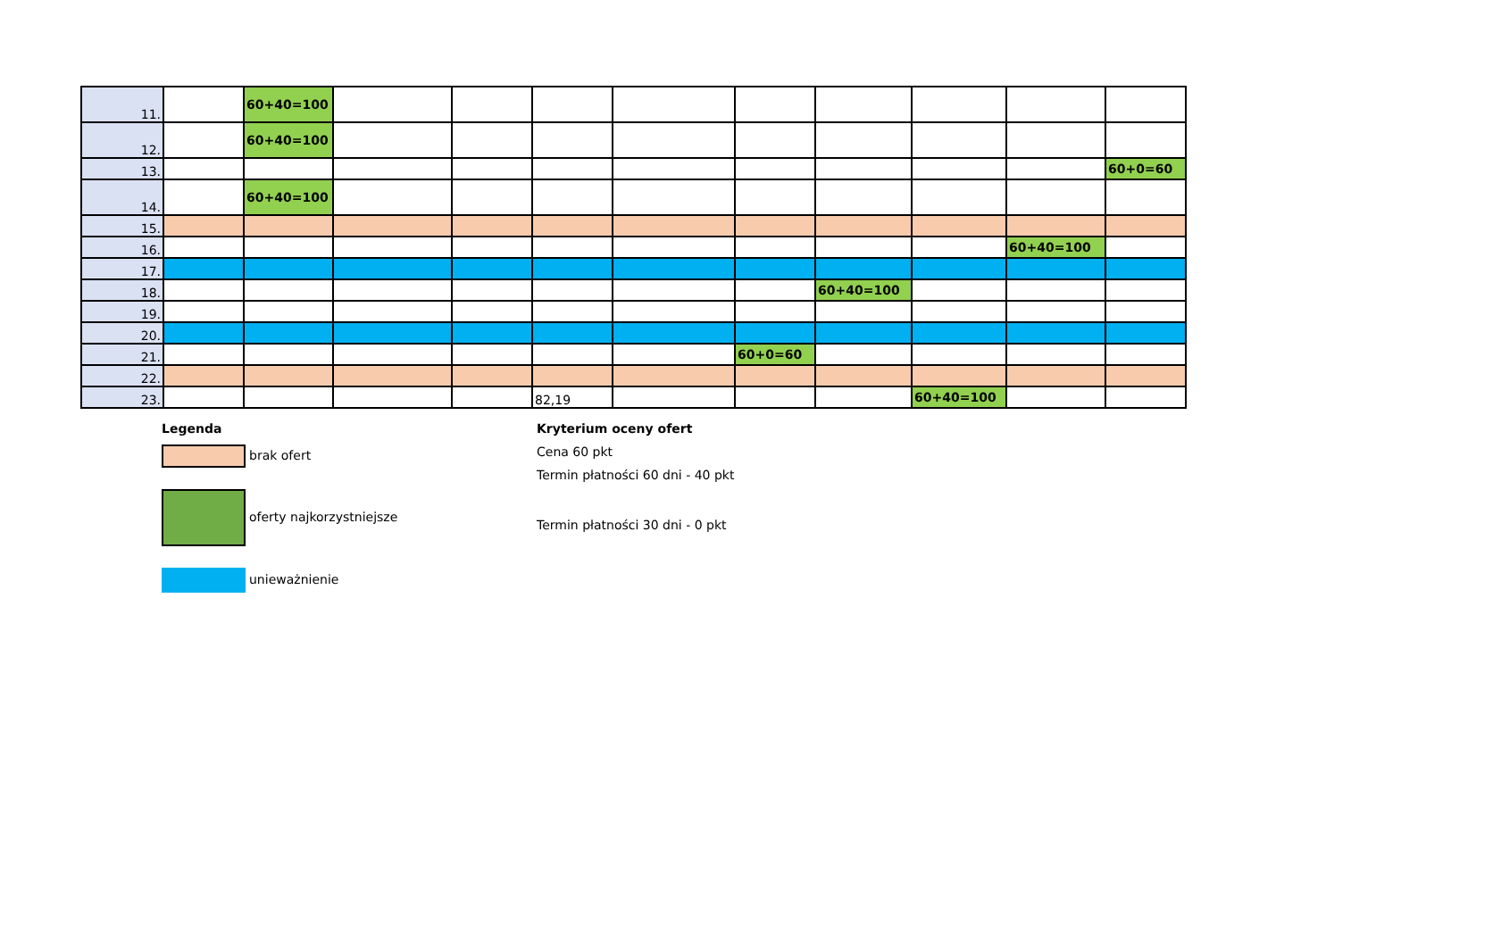| 11. | | 60+40=100 | | | | | | | | | |
| 12. | | 60+40=100 | | | | | | | | | |
| 13. | | | | | | | | | | | 60+0=60 |
| 14. | | 60+40=100 | | | | | | | | | |
| 15. | | | | | | | | | | | |
| 16. | | | | | | | | | | 60+40=100 | |
| 17. | | | | | | | | | | | |
| 18. | | | | | | | | 60+40=100 | | | |
| 19. | | | | | | | | | | | |
| 20. | | | | | | | | | | | |
| 21. | | | | | | | 60+0=60 | | | | |
| 22. | | | | | | | | | | | |
| 23. | | | | | 82,19 | | | | 60+40=100 | | |
Legenda
brak ofert
oferty najkorzystniejsze
unieważnienie
Kryterium oceny ofert
Cena 60 pkt
Termin płatności 60 dni - 40 pkt
Termin płatności 30 dni - 0 pkt